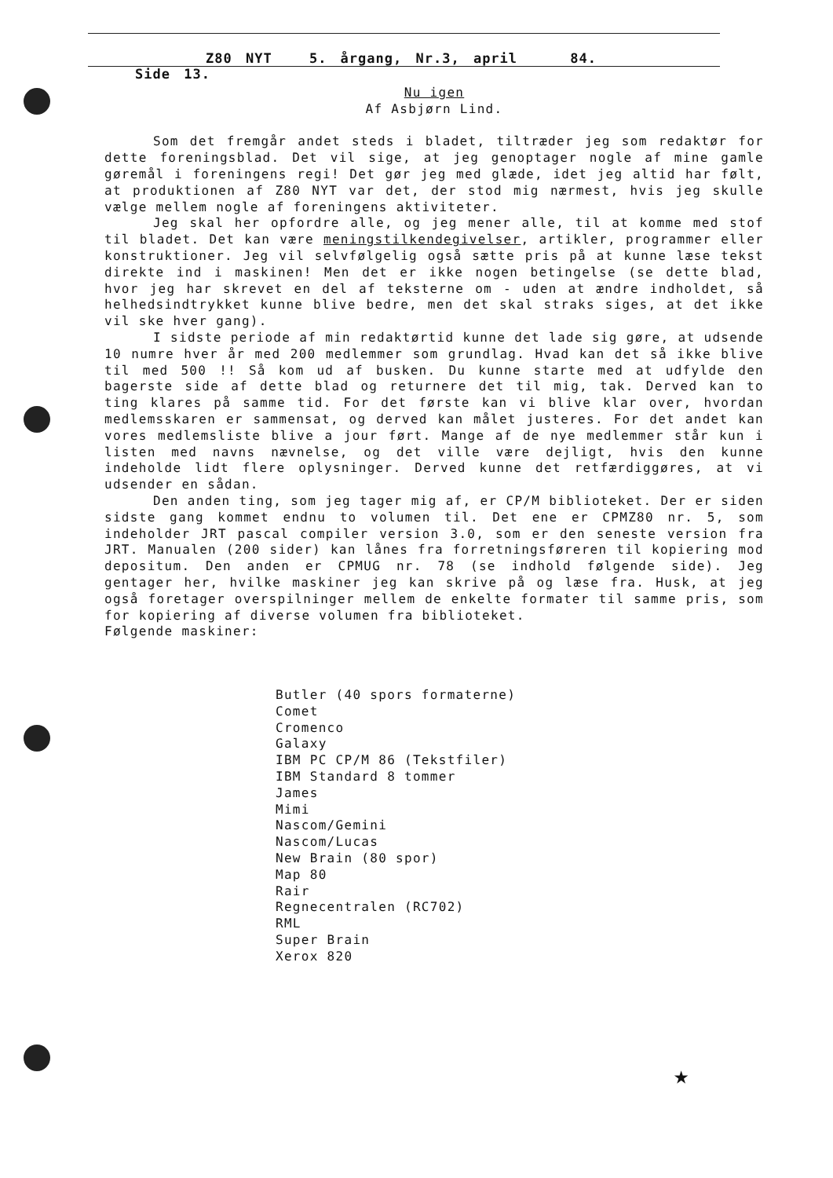Z80 NYT 5. årgang, Nr.3, april 84. Side 13.
Nu igen
Af Asbjørn Lind.
Som det fremgår andet steds i bladet, tiltræder jeg som redaktør for dette foreningsblad. Det vil sige, at jeg genoptager nogle af mine gamle gøremål i foreningens regi! Det gør jeg med glæde, idet jeg altid har følt, at produktionen af Z80 NYT var det, der stod mig nærmest, hvis jeg skulle vælge mellem nogle af foreningens aktiviteter.
Jeg skal her opfordre alle, og jeg mener alle, til at komme med stof til bladet. Det kan være meningstilkendegivelser, artikler, programmer eller konstruktioner. Jeg vil selvfølgelig også sætte pris på at kunne læse tekst direkte ind i maskinen! Men det er ikke nogen betingelse (se dette blad, hvor jeg har skrevet en del af teksterne om - uden at ændre indholdet, så helhedsindtrykket kunne blive bedre, men det skal straks siges, at det ikke vil ske hver gang).
I sidste periode af min redaktørtid kunne det lade sig gøre, at udsende 10 numre hver år med 200 medlemmer som grundlag. Hvad kan det så ikke blive til med 500 !! Så kom ud af busken. Du kunne starte med at udfylde den bagerste side af dette blad og returnere det til mig, tak. Derved kan to ting klares på samme tid. For det første kan vi blive klar over, hvordan medlemsskaren er sammensat, og derved kan målet justeres. For det andet kan vores medlemsliste blive a jour ført. Mange af de nye medlemmer står kun i listen med navns nævnelse, og det ville være dejligt, hvis den kunne indeholde lidt flere oplysninger. Derved kunne det retfærdiggøres, at vi udsender en sådan.
Den anden ting, som jeg tager mig af, er CP/M biblioteket. Der er siden sidste gang kommet endnu to volumen til. Det ene er CPMZ80 nr. 5, som indeholder JRT pascal compiler version 3.0, som er den seneste version fra JRT. Manualen (200 sider) kan lånes fra forretningsføreren til kopiering mod depositum. Den anden er CPMUG nr. 78 (se indhold følgende side). Jeg gentager her, hvilke maskiner jeg kan skrive på og læse fra. Husk, at jeg også foretager overspilninger mellem de enkelte formater til samme pris, som for kopiering af diverse volumen fra biblioteket.
Følgende maskiner:
Butler (40 spors formaterne)
Comet
Cromenco
Galaxy
IBM PC CP/M 86 (Tekstfiler)
IBM Standard 8 tommer
James
Mimi
Nascom/Gemini
Nascom/Lucas
New Brain (80 spor)
Map 80
Rair
Regnecentralen (RC702)
RML
Super Brain
Xerox 820
★